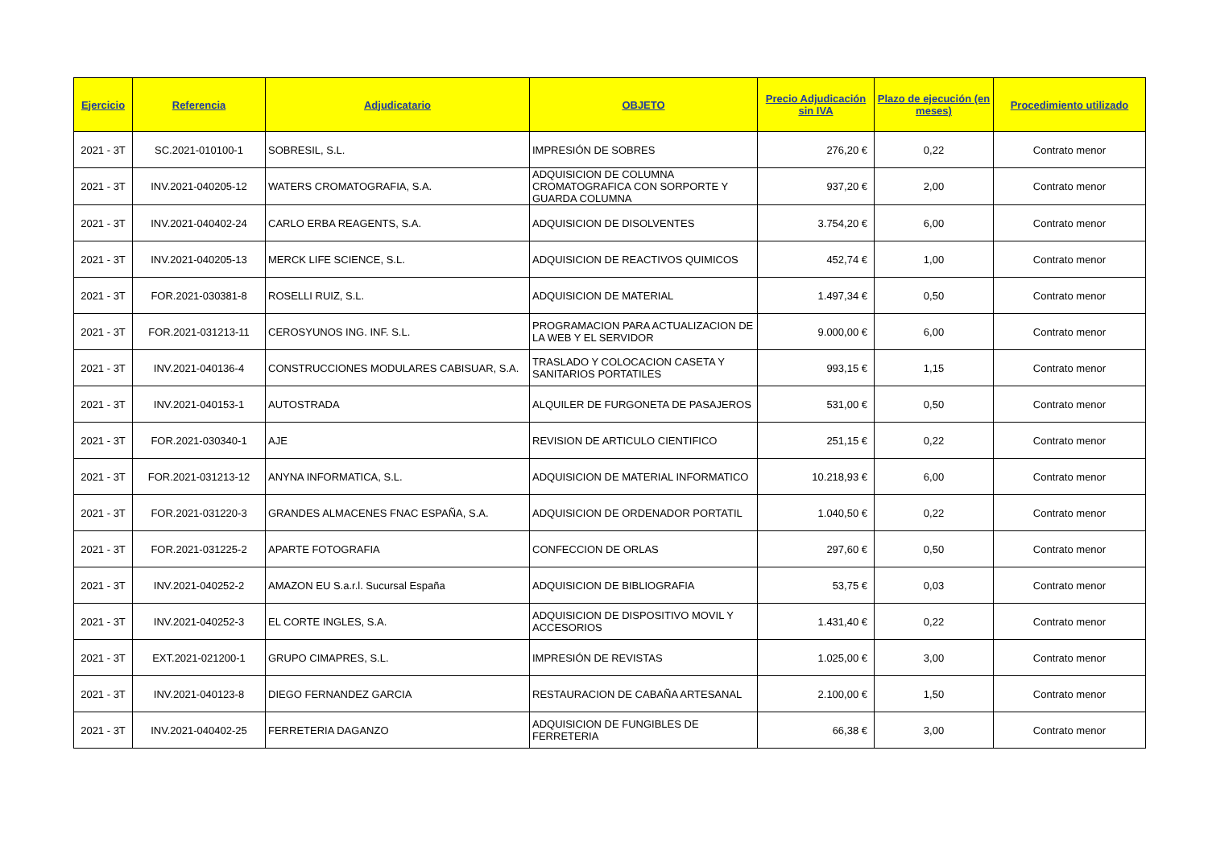| Ejercicio | Referencia | Adjudicatario | OBJETO | Precio Adjudicación sin IVA | Plazo de ejecución (en meses) | Procedimiento utilizado |
| --- | --- | --- | --- | --- | --- | --- |
| 2021 - 3T | SC.2021-010100-1 | SOBRESIL, S.L. | IMPRESIÓN DE SOBRES | 276,20 € | 0,22 | Contrato menor |
| 2021 - 3T | INV.2021-040205-12 | WATERS CROMATOGRAFIA, S.A. | ADQUISICION DE COLUMNA CROMATOGRAFICA CON SORPORTE Y GUARDA COLUMNA | 937,20 € | 2,00 | Contrato menor |
| 2021 - 3T | INV.2021-040402-24 | CARLO ERBA REAGENTS, S.A. | ADQUISICION DE DISOLVENTES | 3.754,20 € | 6,00 | Contrato menor |
| 2021 - 3T | INV.2021-040205-13 | MERCK LIFE SCIENCE, S.L. | ADQUISICION DE REACTIVOS QUIMICOS | 452,74 € | 1,00 | Contrato menor |
| 2021 - 3T | FOR.2021-030381-8 | ROSELLI RUIZ, S.L. | ADQUISICION DE MATERIAL | 1.497,34 € | 0,50 | Contrato menor |
| 2021 - 3T | FOR.2021-031213-11 | CEROSYUNOS ING. INF. S.L. | PROGRAMACION PARA ACTUALIZACION DE LA WEB Y EL SERVIDOR | 9.000,00 € | 6,00 | Contrato menor |
| 2021 - 3T | INV.2021-040136-4 | CONSTRUCCIONES MODULARES CABISUAR, S.A. | TRASLADO Y COLOCACION CASETA Y SANITARIOS PORTATILES | 993,15 € | 1,15 | Contrato menor |
| 2021 - 3T | INV.2021-040153-1 | AUTOSTRADA | ALQUILER DE FURGONETA DE PASAJEROS | 531,00 € | 0,50 | Contrato menor |
| 2021 - 3T | FOR.2021-030340-1 | AJE | REVISION DE ARTICULO CIENTIFICO | 251,15 € | 0,22 | Contrato menor |
| 2021 - 3T | FOR.2021-031213-12 | ANYNA INFORMATICA, S.L. | ADQUISICION DE MATERIAL INFORMATICO | 10.218,93 € | 6,00 | Contrato menor |
| 2021 - 3T | FOR.2021-031220-3 | GRANDES ALMACENES FNAC ESPAÑA, S.A. | ADQUISICION DE ORDENADOR PORTATIL | 1.040,50 € | 0,22 | Contrato menor |
| 2021 - 3T | FOR.2021-031225-2 | APARTE FOTOGRAFIA | CONFECCION DE ORLAS | 297,60 € | 0,50 | Contrato menor |
| 2021 - 3T | INV.2021-040252-2 | AMAZON EU S.a.r.l. Sucursal España | ADQUISICION DE BIBLIOGRAFIA | 53,75 € | 0,03 | Contrato menor |
| 2021 - 3T | INV.2021-040252-3 | EL CORTE INGLES, S.A. | ADQUISICION DE DISPOSITIVO MOVIL Y ACCESORIOS | 1.431,40 € | 0,22 | Contrato menor |
| 2021 - 3T | EXT.2021-021200-1 | GRUPO CIMAPRES, S.L. | IMPRESIÓN DE REVISTAS | 1.025,00 € | 3,00 | Contrato menor |
| 2021 - 3T | INV.2021-040123-8 | DIEGO FERNANDEZ GARCIA | RESTAURACION DE CABAÑA ARTESANAL | 2.100,00 € | 1,50 | Contrato menor |
| 2021 - 3T | INV.2021-040402-25 | FERRETERIA DAGANZO | ADQUISICION DE FUNGIBLES DE FERRETERIA | 66,38 € | 3,00 | Contrato menor |